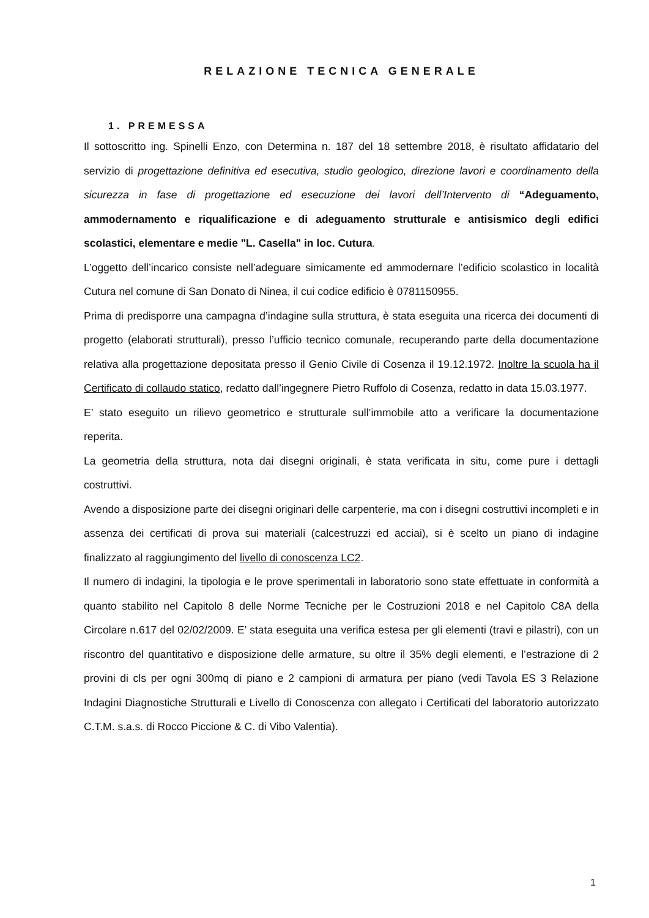RELAZIONE TECNICA GENERALE
1. PREMESSA
Il sottoscritto ing. Spinelli Enzo, con Determina n. 187 del 18 settembre 2018, è risultato affidatario del servizio di progettazione definitiva ed esecutiva, studio geologico, direzione lavori e coordinamento della sicurezza in fase di progettazione ed esecuzione dei lavori dell’Intervento di “Adeguamento, ammodernamento e riqualificazione e di adeguamento strutturale e antisismico degli edifici scolastici, elementare e medie "L. Casella" in loc. Cutura.
L’oggetto dell’incarico consiste nell’adeguare simicamente ed ammodernare l’edificio scolastico in località Cutura nel comune di San Donato di Ninea, il cui codice edificio è 0781150955.
Prima di predisporre una campagna d’indagine sulla struttura, è stata eseguita una ricerca dei documenti di progetto (elaborati strutturali), presso l’ufficio tecnico comunale, recuperando parte della documentazione relativa alla progettazione depositata presso il Genio Civile di Cosenza il 19.12.1972. Inoltre la scuola ha il Certificato di collaudo statico, redatto dall’ingegnere Pietro Ruffolo di Cosenza, redatto in data 15.03.1977.
E’ stato eseguito un rilievo geometrico e strutturale sull’immobile atto a verificare la documentazione reperita.
La geometria della struttura, nota dai disegni originali, è stata verificata in situ, come pure i dettagli costruttivi.
Avendo a disposizione parte dei disegni originari delle carpenterie, ma con i disegni costruttivi incompleti e in assenza dei certificati di prova sui materiali (calcestruzzi ed acciai), si è scelto un piano di indagine finalizzato al raggiungimento del livello di conoscenza LC2.
Il numero di indagini, la tipologia e le prove sperimentali in laboratorio sono state effettuate in conformità a quanto stabilito nel Capitolo 8 delle Norme Tecniche per le Costruzioni 2018 e nel Capitolo C8A della Circolare n.617 del 02/02/2009. E’ stata eseguita una verifica estesa per gli elementi (travi e pilastri), con un riscontro del quantitativo e disposizione delle armature, su oltre il 35% degli elementi, e l’estrazione di 2 provini di cls per ogni 300mq di piano e 2 campioni di armatura per piano (vedi Tavola ES 3 Relazione Indagini Diagnostiche Strutturali e Livello di Conoscenza con allegato i Certificati del laboratorio autorizzato C.T.M. s.a.s. di Rocco Piccione & C. di Vibo Valentia).
1